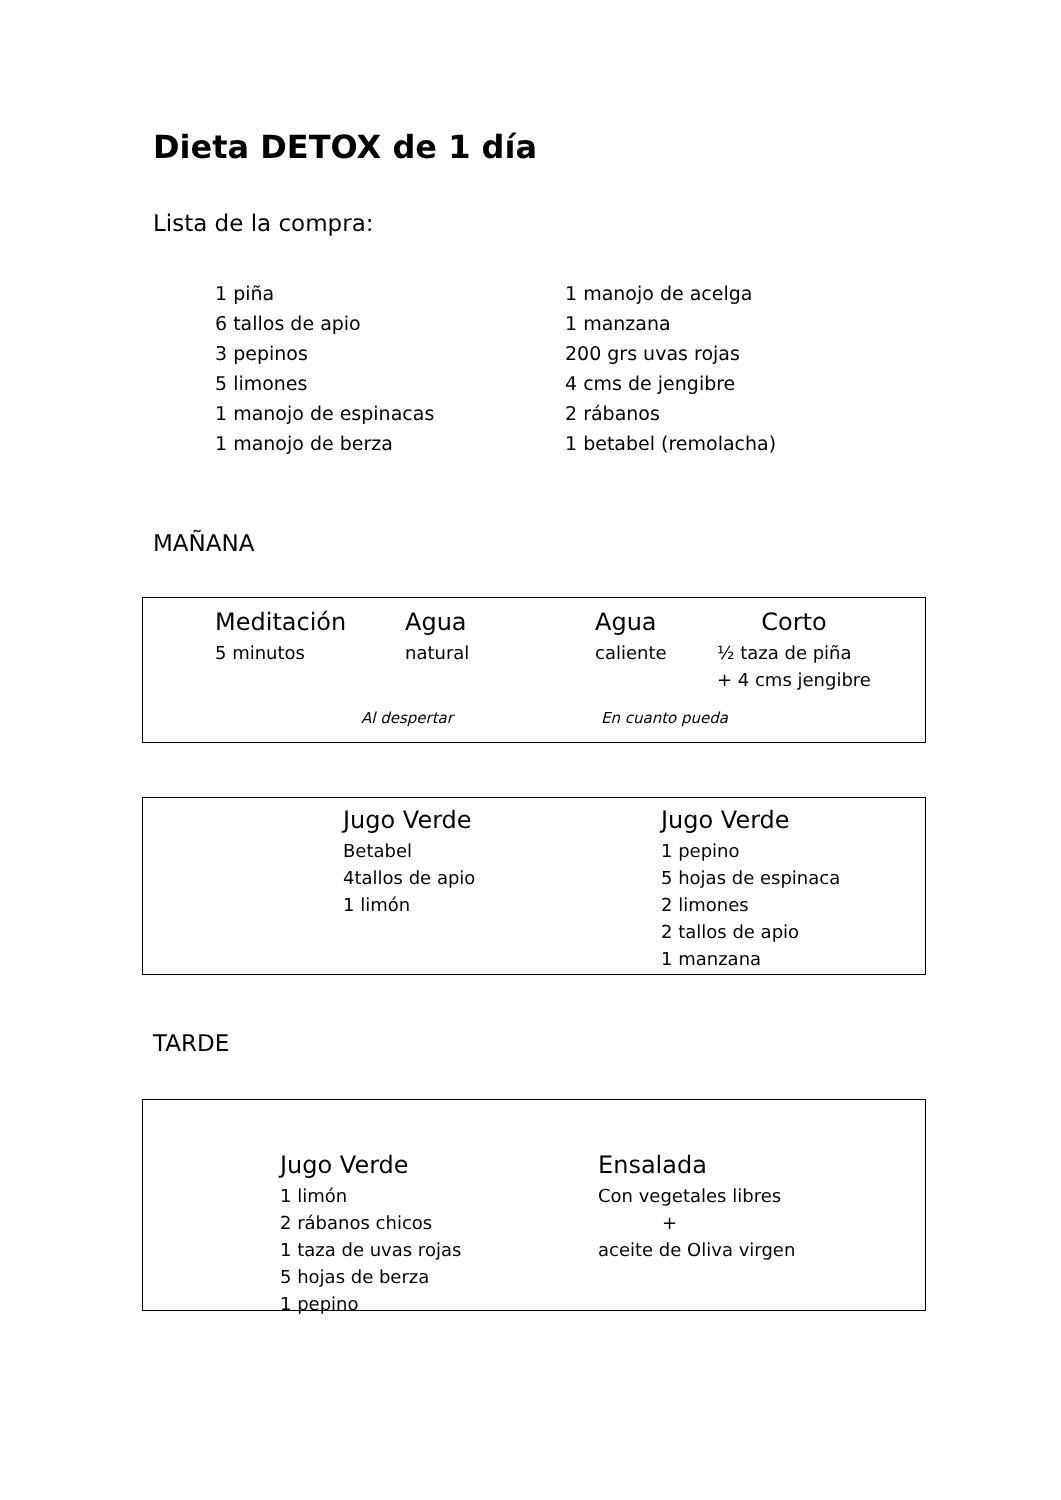Dieta DETOX de 1 día
Lista de la compra:
1 piña
6 tallos de apio
3 pepinos
5 limones
1 manojo de espinacas
1 manojo de berza
1 manojo de acelga
1 manzana
200 grs uvas rojas
4 cms de jengibre
2 rábanos
1 betabel (remolacha)
MAÑANA
Meditación
5 minutos
Agua
natural
Agua
caliente
Corto
½ taza de piña
+ 4 cms jengibre
Al despertar En cuanto pueda
Jugo Verde
Betabel
4tallos de apio
1 limón
Jugo Verde
1 pepino
5 hojas de espinaca
2 limones
2 tallos de apio
1 manzana
TARDE
Jugo Verde
1 limón
2 rábanos chicos
1 taza de uvas rojas
5 hojas de berza
1 pepino
Ensalada
Con vegetales libres
+
aceite de Oliva virgen